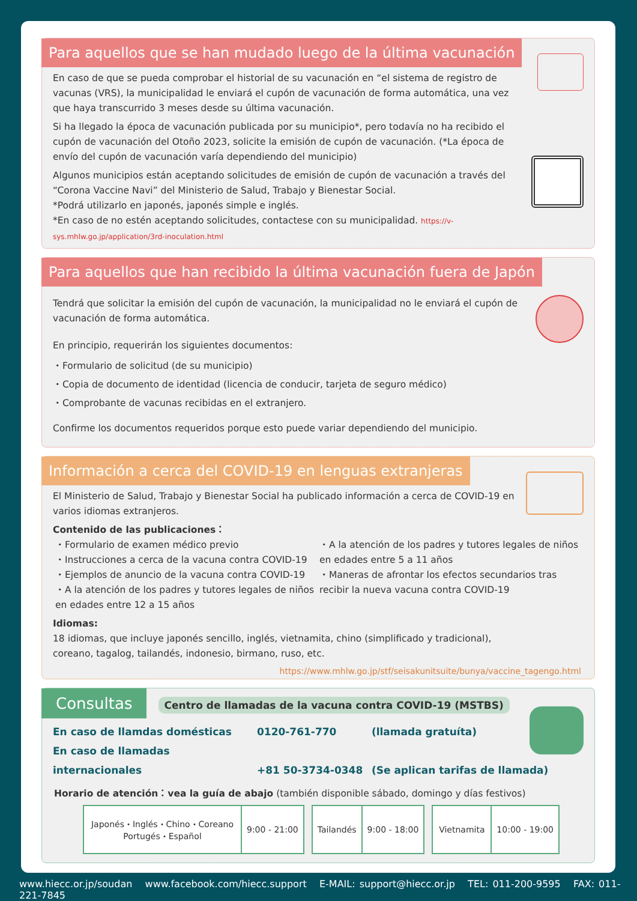Para aquellos que se han mudado luego de la última vacunación
En caso de que se pueda comprobar el historial de su vacunación en “el sistema de registro de vacunas (VRS), la municipalidad le enviará el cupón de vacunación de forma automática, una vez que haya transcurrido 3 meses desde su última vacunación.
Si ha llegado la época de vacunación publicada por su municipio*, pero todavía no ha recibido el cupón de vacunación del Otoño 2023, solicite la emisión de cupón de vacunación. (*La época de envío del cupón de vacunación varía dependiendo del municipio)
Algunos municipios están aceptando solicitudes de emisión de cupón de vacunación a través del “Corona Vaccine Navi” del Ministerio de Salud, Trabajo y Bienestar Social.
*Podrá utilizarlo en japonés, japonés simple e inglés.
*En caso de no estén aceptando solicitudes, contactese con su municipalidad. https://v-sys.mhlw.go.jp/application/3rd-inoculation.html
Para aquellos que han recibido la última vacunación fuera de Japón
Tendrá que solicitar la emisión del cupón de vacunación, la municipalidad no le enviará el cupón de vacunación de forma automática.
En principio, requerirán los siguientes documentos:
・Formulario de solicitud (de su municipio)
・Copia de documento de identidad (licencia de conducir, tarjeta de seguro médico)
・Comprobante de vacunas recibidas en el extranjero.
Confirme los documentos requeridos porque esto puede variar dependiendo del municipio.
Información a cerca del COVID-19 en lenguas extranjeras
El Ministerio de Salud, Trabajo y Bienestar Social ha publicado información a cerca de COVID-19 en varios idiomas extranjeros.
Contenido de las publicaciones：
・Formulario de examen médico previo
・Instrucciones a cerca de la vacuna contra COVID-19
・Ejemplos de anuncio de la vacuna contra COVID-19
・A la atención de los padres y tutores legales de niños en edades entre 12 a 15 años
・A la atención de los padres y tutores legales de niños en edades entre 5 a 11 años
・Maneras de afrontar los efectos secundarios tras recibir la nueva vacuna contra COVID-19
Idiomas:
18 idiomas, que incluye japonés sencillo, inglés, vietnamita, chino (simplificado y tradicional), coreano, tagalog, tailandés, indonesio, birmano, ruso, etc.
https://www.mhlw.go.jp/stf/seisakunitsuite/bunya/vaccine_tagengo.html
Consultas
Centro de llamadas de la vacuna contra COVID-19 (MSTBS)
En caso de llamdas domésticas 0120-761-770 (llamada gratuíta)
En caso de llamadas internacionales +81 50-3734-0348 (Se aplican tarifas de llamada)
Horario de atención：vea la guía de abajo (también disponible sábado, domingo y días festivos)
| Japonés・Inglés・Chino・Coreano Portugés・Español | 9:00 - 21:00 |
| Tailandés | 9:00 - 18:00 |
| Vietnamita | 10:00 - 19:00 |
www.hiecc.or.jp/soudan www.facebook.com/hiecc.support E-MAIL: support@hiecc.or.jp TEL: 011-200-9595 FAX: 011-221-7845